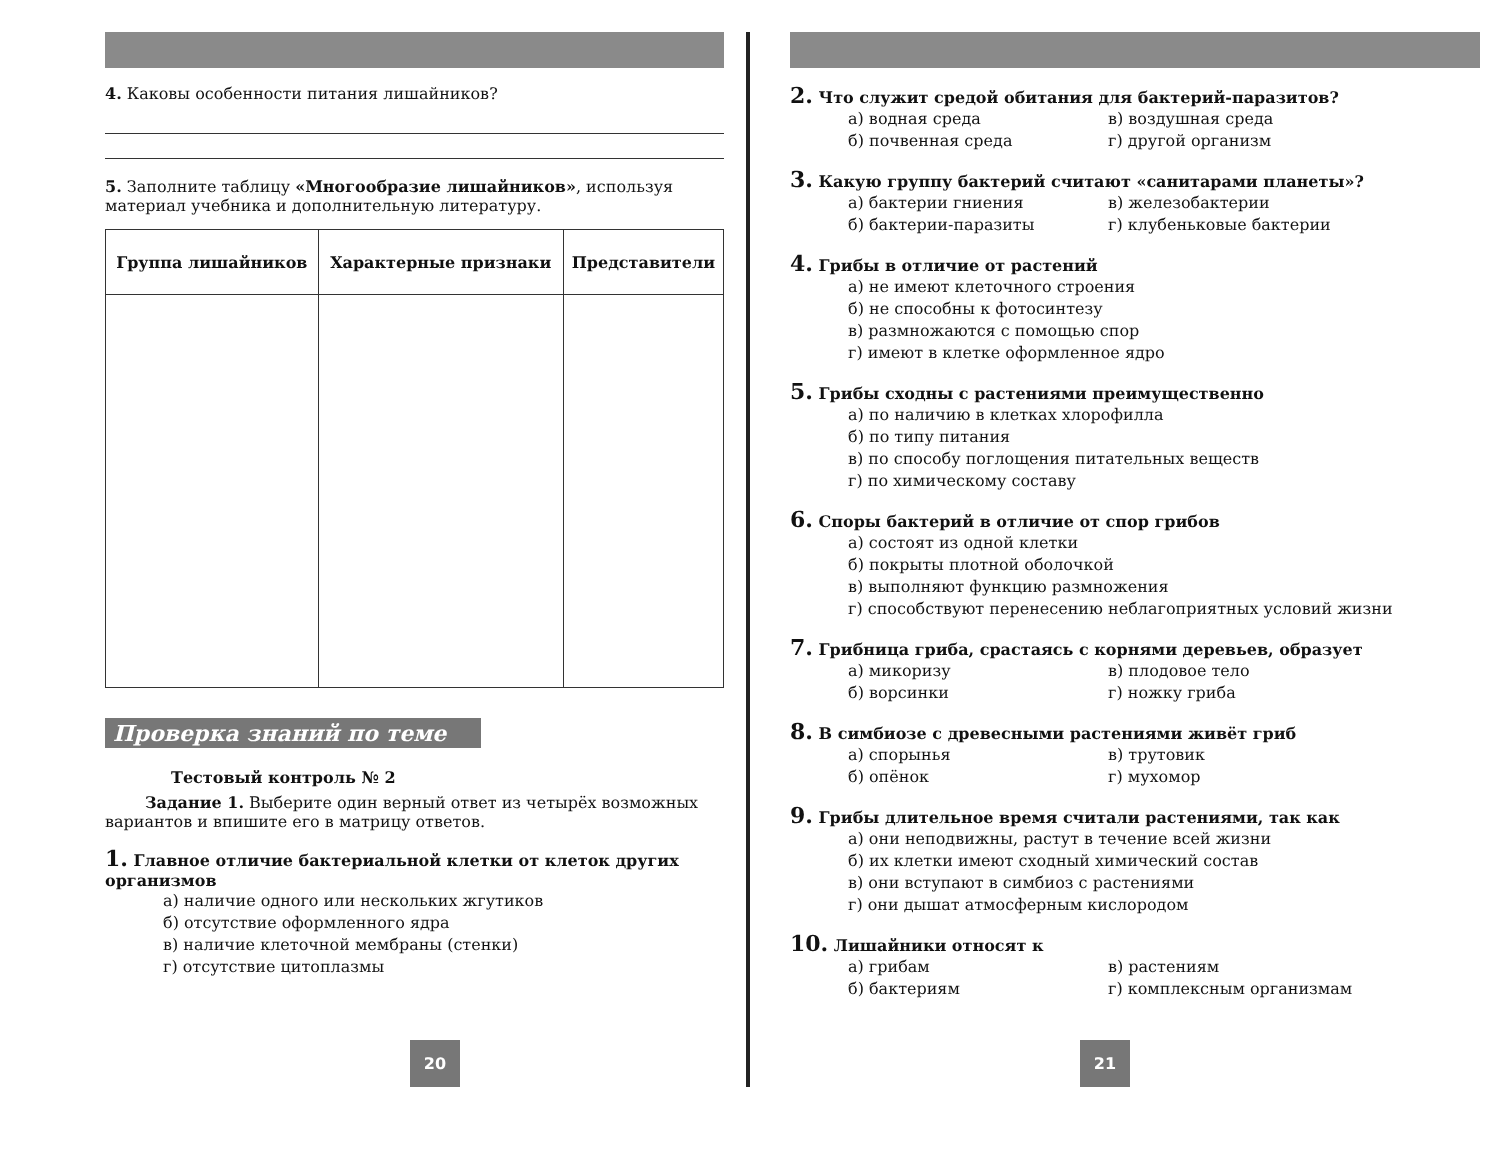4. Каковы особенности питания лишайников?
5. Заполните таблицу «Многообразие лишайников», используя материал учебника и дополнительную литературу.
| Группа лишайников | Характерные признаки | Представители |
| --- | --- | --- |
Проверка знаний по теме
Тестовый контроль № 2
Задание 1. Выберите один верный ответ из четырёх возможных вариантов и впишите его в матрицу ответов.
1. Главное отличие бактериальной клетки от клеток других организмов
а) наличие одного или нескольких жгутиков
б) отсутствие оформленного ядра
в) наличие клеточной мембраны (стенки)
г) отсутствие цитоплазмы
20
2. Что служит средой обитания для бактерий-паразитов?
а) водная среда в) воздушная среда б) почвенная среда г) другой организм
3. Какую группу бактерий считают «санитарами планеты»?
а) бактерии гниения в) железобактерии б) бактерии-паразиты г) клубеньковые бактерии
4. Грибы в отличие от растений
а) не имеют клеточного строения
б) не способны к фотосинтезу
в) размножаются с помощью спор
г) имеют в клетке оформленное ядро
5. Грибы сходны с растениями преимущественно
а) по наличию в клетках хлорофилла
б) по типу питания
в) по способу поглощения питательных веществ
г) по химическому составу
6. Споры бактерий в отличие от спор грибов
а) состоят из одной клетки
б) покрыты плотной оболочкой
в) выполняют функцию размножения
г) способствуют перенесению неблагоприятных условий жизни
7. Грибница гриба, срастаясь с корнями деревьев, образует
а) микоризу в) плодовое тело б) ворсинки г) ножку гриба
8. В симбиозе с древесными растениями живёт гриб
а) спорынья в) трутовик б) опёнок г) мухомор
9. Грибы длительное время считали растениями, так как
а) они неподвижны, растут в течение всей жизни
б) их клетки имеют сходный химический состав
в) они вступают в симбиоз с растениями
г) они дышат атмосферным кислородом
10. Лишайники относят к
а) грибам в) растениям б) бактериям г) комплексным организмам
21